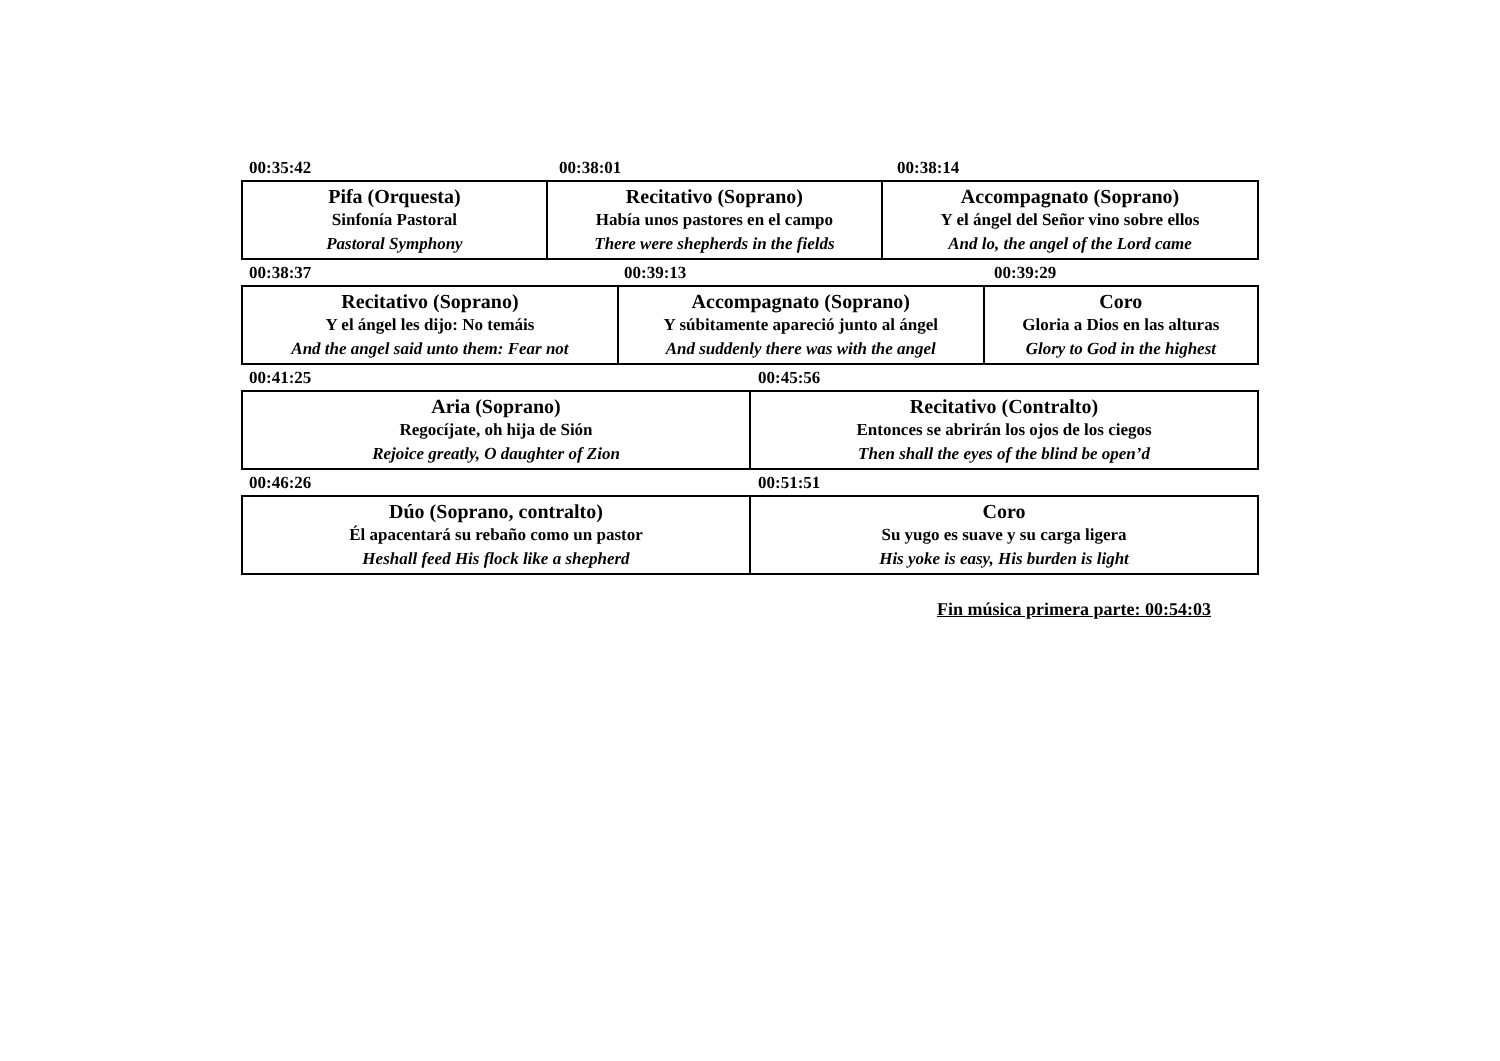00:35:42 00:38:01 00:38:14
| Pifa (Orquesta) Sinfonía Pastoral Pastoral Symphony | Recitativo (Soprano) Había unos pastores en el campo There were shepherds in the fields | Accompagnato (Soprano) Y el ángel del Señor vino sobre ellos And lo, the angel of the Lord came |
00:38:37 00:39:13 00:39:29
| Recitativo (Soprano) Y el ángel les dijo: No temáis And the angel said unto them: Fear not | Accompagnato (Soprano) Y súbitamente apareció junto al ángel And suddenly there was with the angel | Coro Gloria a Dios en las alturas Glory to God in the highest |
00:41:25 00:45:56
| Aria (Soprano) Regocíjate, oh hija de Sión Rejoice greatly, O daughter of Zion | Recitativo (Contralto) Entonces se abrirán los ojos de los ciegos Then shall the eyes of the blind be open’d |
00:46:26 00:51:51
| Dúo (Soprano, contralto) Él apacentará su rebaño como un pastor Heshall feed His flock like a shepherd | Coro Su yugo es suave y su carga ligera His yoke is easy, His burden is light |
Fin música primera parte: 00:54:03